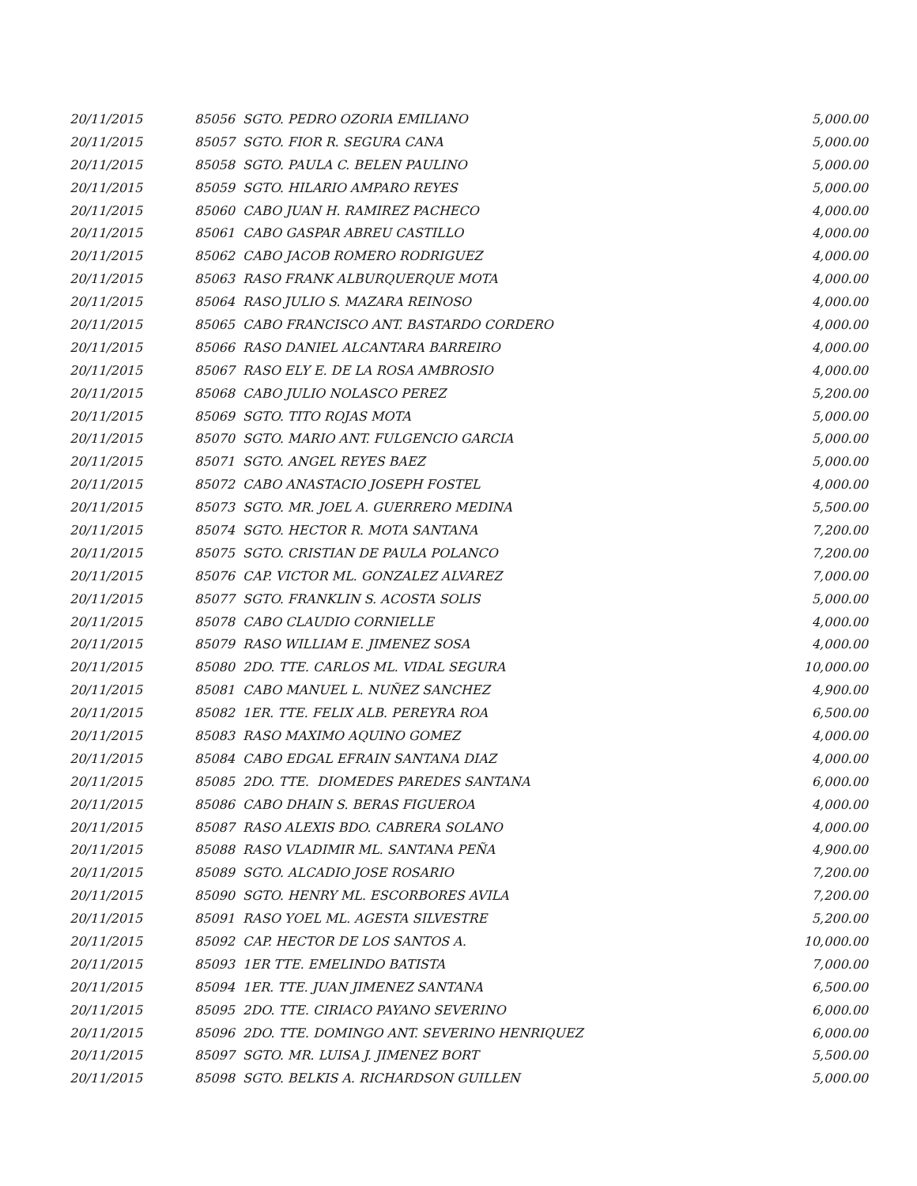| 20/11/2015 | 85056 SGTO. PEDRO OZORIA EMILIANO | 5,000.00 |
| 20/11/2015 | 85057 SGTO. FIOR R. SEGURA CANA | 5,000.00 |
| 20/11/2015 | 85058 SGTO. PAULA C. BELEN PAULINO | 5,000.00 |
| 20/11/2015 | 85059 SGTO. HILARIO AMPARO REYES | 5,000.00 |
| 20/11/2015 | 85060 CABO JUAN H. RAMIREZ PACHECO | 4,000.00 |
| 20/11/2015 | 85061 CABO GASPAR ABREU CASTILLO | 4,000.00 |
| 20/11/2015 | 85062 CABO JACOB ROMERO RODRIGUEZ | 4,000.00 |
| 20/11/2015 | 85063 RASO FRANK ALBURQUERQUE MOTA | 4,000.00 |
| 20/11/2015 | 85064 RASO JULIO S. MAZARA REINOSO | 4,000.00 |
| 20/11/2015 | 85065 CABO FRANCISCO ANT. BASTARDO CORDERO | 4,000.00 |
| 20/11/2015 | 85066 RASO DANIEL ALCANTARA BARREIRO | 4,000.00 |
| 20/11/2015 | 85067 RASO ELY E. DE LA ROSA AMBROSIO | 4,000.00 |
| 20/11/2015 | 85068 CABO JULIO NOLASCO PEREZ | 5,200.00 |
| 20/11/2015 | 85069 SGTO. TITO ROJAS MOTA | 5,000.00 |
| 20/11/2015 | 85070 SGTO. MARIO ANT. FULGENCIO GARCIA | 5,000.00 |
| 20/11/2015 | 85071 SGTO. ANGEL REYES BAEZ | 5,000.00 |
| 20/11/2015 | 85072 CABO ANASTACIO JOSEPH FOSTEL | 4,000.00 |
| 20/11/2015 | 85073 SGTO. MR. JOEL A. GUERRERO MEDINA | 5,500.00 |
| 20/11/2015 | 85074 SGTO. HECTOR R. MOTA SANTANA | 7,200.00 |
| 20/11/2015 | 85075 SGTO. CRISTIAN DE PAULA POLANCO | 7,200.00 |
| 20/11/2015 | 85076 CAP. VICTOR ML. GONZALEZ ALVAREZ | 7,000.00 |
| 20/11/2015 | 85077 SGTO. FRANKLIN S. ACOSTA SOLIS | 5,000.00 |
| 20/11/2015 | 85078 CABO CLAUDIO CORNIELLE | 4,000.00 |
| 20/11/2015 | 85079 RASO WILLIAM E. JIMENEZ SOSA | 4,000.00 |
| 20/11/2015 | 85080 2DO. TTE. CARLOS ML. VIDAL SEGURA | 10,000.00 |
| 20/11/2015 | 85081 CABO MANUEL L. NUÑEZ SANCHEZ | 4,900.00 |
| 20/11/2015 | 85082 1ER. TTE. FELIX ALB. PEREYRA ROA | 6,500.00 |
| 20/11/2015 | 85083 RASO MAXIMO AQUINO GOMEZ | 4,000.00 |
| 20/11/2015 | 85084 CABO EDGAL EFRAIN SANTANA DIAZ | 4,000.00 |
| 20/11/2015 | 85085 2DO. TTE. DIOMEDES PAREDES SANTANA | 6,000.00 |
| 20/11/2015 | 85086 CABO DHAIN S. BERAS FIGUEROA | 4,000.00 |
| 20/11/2015 | 85087 RASO ALEXIS BDO. CABRERA SOLANO | 4,000.00 |
| 20/11/2015 | 85088 RASO VLADIMIR ML. SANTANA PEÑA | 4,900.00 |
| 20/11/2015 | 85089 SGTO. ALCADIO JOSE ROSARIO | 7,200.00 |
| 20/11/2015 | 85090 SGTO. HENRY ML. ESCORBORES AVILA | 7,200.00 |
| 20/11/2015 | 85091 RASO YOEL ML. AGESTA SILVESTRE | 5,200.00 |
| 20/11/2015 | 85092 CAP. HECTOR DE LOS SANTOS A. | 10,000.00 |
| 20/11/2015 | 85093 1ER TTE. EMELINDO BATISTA | 7,000.00 |
| 20/11/2015 | 85094 1ER. TTE. JUAN JIMENEZ SANTANA | 6,500.00 |
| 20/11/2015 | 85095 2DO. TTE. CIRIACO PAYANO SEVERINO | 6,000.00 |
| 20/11/2015 | 85096 2DO. TTE. DOMINGO ANT. SEVERINO HENRIQUEZ | 6,000.00 |
| 20/11/2015 | 85097 SGTO. MR. LUISA J. JIMENEZ BORT | 5,500.00 |
| 20/11/2015 | 85098 SGTO. BELKIS A. RICHARDSON GUILLEN | 5,000.00 |